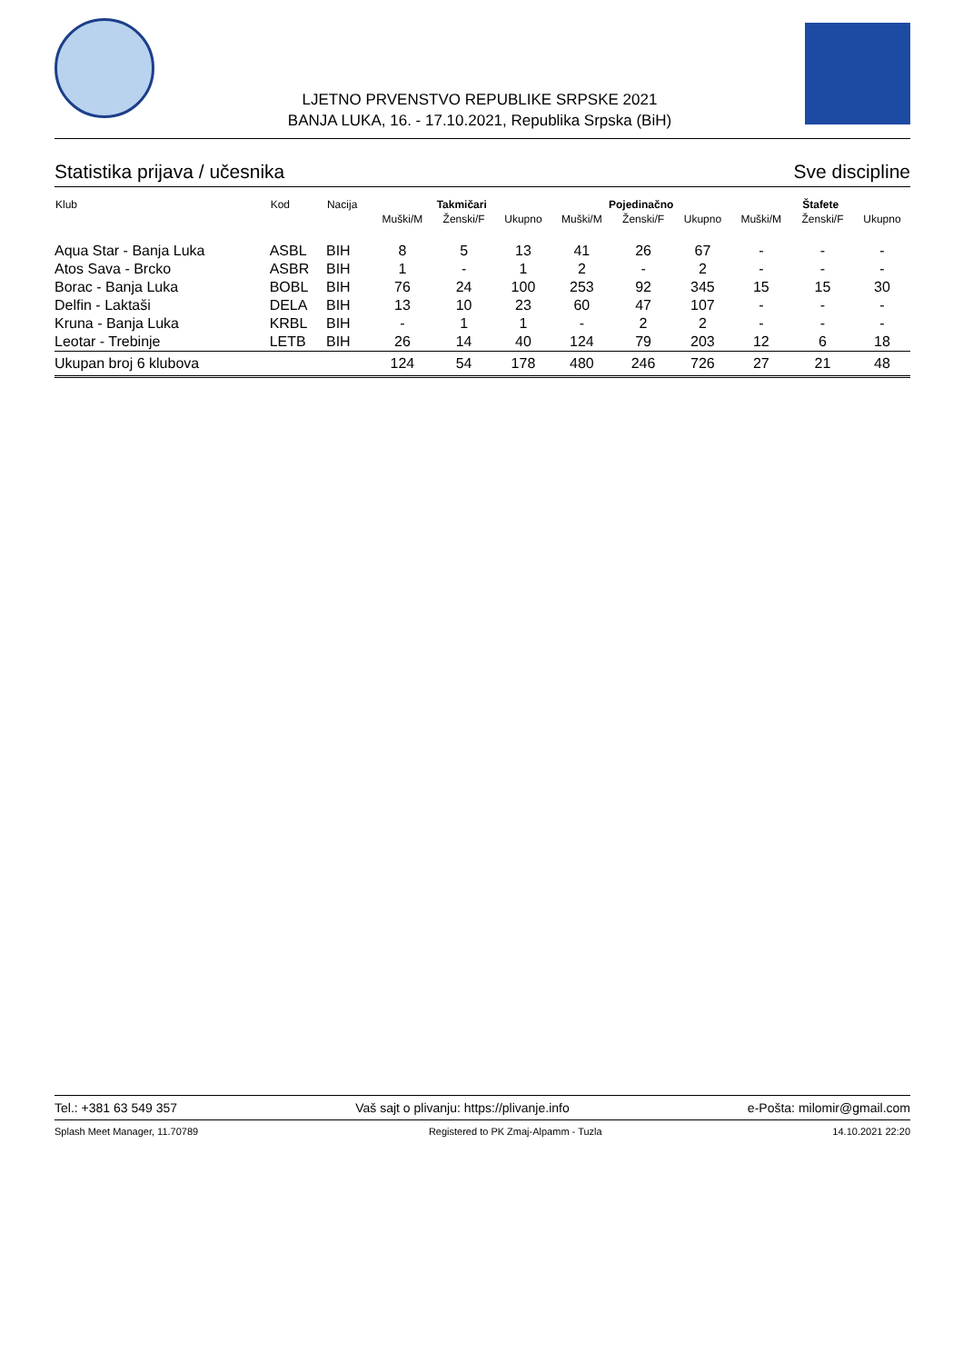LJETNO PRVENSTVO REPUBLIKE SRPSKE 2021
BANJA LUKA, 16. - 17.10.2021, Republika Srpska (BiH)
Statistika prijava / učesnika Sve discipline
| Klub | Kod | Nacija | Takmičari | | | Pojedinačno | | | Štafete | | |
| --- | --- | --- | --- | --- | --- | --- | --- | --- | --- | --- | --- |
| | | | Muški/M | Ženski/F | Ukupno | Muški/M | Ženski/F | Ukupno | Muški/M | Ženski/F | Ukupno |
| Aqua Star - Banja Luka | ASBL | BIH | 8 | 5 | 13 | 41 | 26 | 67 | - | - | - |
| Atos Sava - Brcko | ASBR | BIH | 1 | - | 1 | 2 | - | 2 | - | - | - |
| Borac - Banja Luka | BOBL | BIH | 76 | 24 | 100 | 253 | 92 | 345 | 15 | 15 | 30 |
| Delfin - Laktaši | DELA | BIH | 13 | 10 | 23 | 60 | 47 | 107 | - | - | - |
| Kruna - Banja Luka | KRBL | BIH | - | 1 | 1 | - | 2 | 2 | - | - | - |
| Leotar - Trebinje | LETB | BIH | 26 | 14 | 40 | 124 | 79 | 203 | 12 | 6 | 18 |
| Ukupan broj 6 klubova | | | 124 | 54 | 178 | 480 | 246 | 726 | 27 | 21 | 48 |
Tel.: +381 63 549 357 Vaš sajt o plivanju: https://plivanje.info e-Pošta: milomir@gmail.com
Splash Meet Manager, 11.70789 Registered to PK Zmaj-Alpamm - Tuzla 14.10.2021 22:20